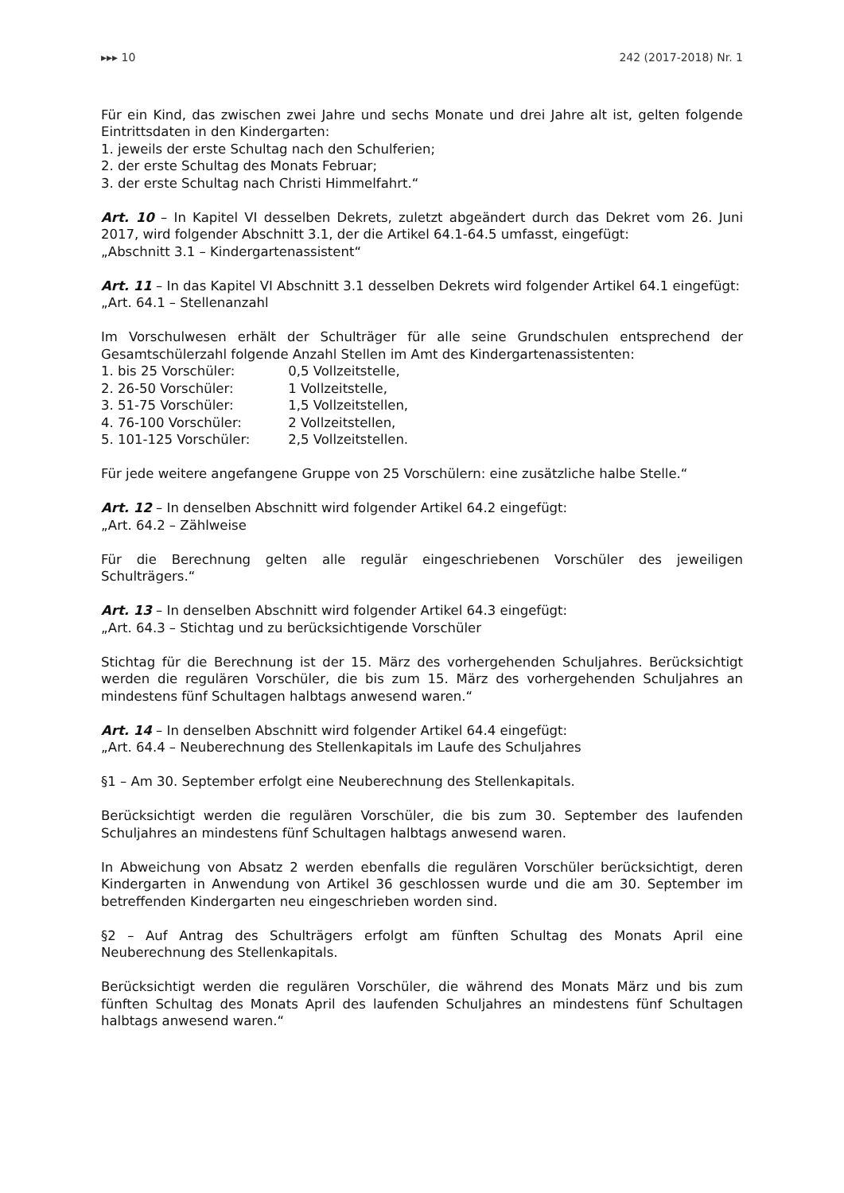▸▸▸ 10 242 (2017-2018) Nr. 1
Für ein Kind, das zwischen zwei Jahre und sechs Monate und drei Jahre alt ist, gelten folgende Eintrittsdaten in den Kindergarten:
1. jeweils der erste Schultag nach den Schulferien;
2. der erste Schultag des Monats Februar;
3. der erste Schultag nach Christi Himmelfahrt.“
Art. 10 – In Kapitel VI desselben Dekrets, zuletzt abgeändert durch das Dekret vom 26. Juni 2017, wird folgender Abschnitt 3.1, der die Artikel 64.1-64.5 umfasst, eingefügt:
„Abschnitt 3.1 – Kindergartenassistent“
Art. 11 – In das Kapitel VI Abschnitt 3.1 desselben Dekrets wird folgender Artikel 64.1 eingefügt:
„Art. 64.1 – Stellenanzahl
Im Vorschulwesen erhält der Schulträger für alle seine Grundschulen entsprechend der Gesamtschülerzahl folgende Anzahl Stellen im Amt des Kindergartenassistenten:
1. bis 25 Vorschüler: 0,5 Vollzeitstelle,
2. 26-50 Vorschüler: 1 Vollzeitstelle,
3. 51-75 Vorschüler: 1,5 Vollzeitstellen,
4. 76-100 Vorschüler: 2 Vollzeitstellen,
5. 101-125 Vorschüler: 2,5 Vollzeitstellen.
Für jede weitere angefangene Gruppe von 25 Vorschülern: eine zusätzliche halbe Stelle.“
Art. 12 – In denselben Abschnitt wird folgender Artikel 64.2 eingefügt:
„Art. 64.2 – Zählweise
Für die Berechnung gelten alle regulär eingeschriebenen Vorschüler des jeweiligen Schulträgers.“
Art. 13 – In denselben Abschnitt wird folgender Artikel 64.3 eingefügt:
„Art. 64.3 – Stichtag und zu berücksichtigende Vorschüler
Stichtag für die Berechnung ist der 15. März des vorhergehenden Schuljahres. Berücksichtigt werden die regulären Vorschüler, die bis zum 15. März des vorhergehenden Schuljahres an mindestens fünf Schultagen halbtags anwesend waren.“
Art. 14 – In denselben Abschnitt wird folgender Artikel 64.4 eingefügt:
„Art. 64.4 – Neuberechnung des Stellenkapitals im Laufe des Schuljahres
§1 – Am 30. September erfolgt eine Neuberechnung des Stellenkapitals.
Berücksichtigt werden die regulären Vorschüler, die bis zum 30. September des laufenden Schuljahres an mindestens fünf Schultagen halbtags anwesend waren.
In Abweichung von Absatz 2 werden ebenfalls die regulären Vorschüler berücksichtigt, deren Kindergarten in Anwendung von Artikel 36 geschlossen wurde und die am 30. September im betreffenden Kindergarten neu eingeschrieben worden sind.
§2 – Auf Antrag des Schulträgers erfolgt am fünften Schultag des Monats April eine Neuberechnung des Stellenkapitals.
Berücksichtigt werden die regulären Vorschüler, die während des Monats März und bis zum fünften Schultag des Monats April des laufenden Schuljahres an mindestens fünf Schultagen halbtags anwesend waren.“